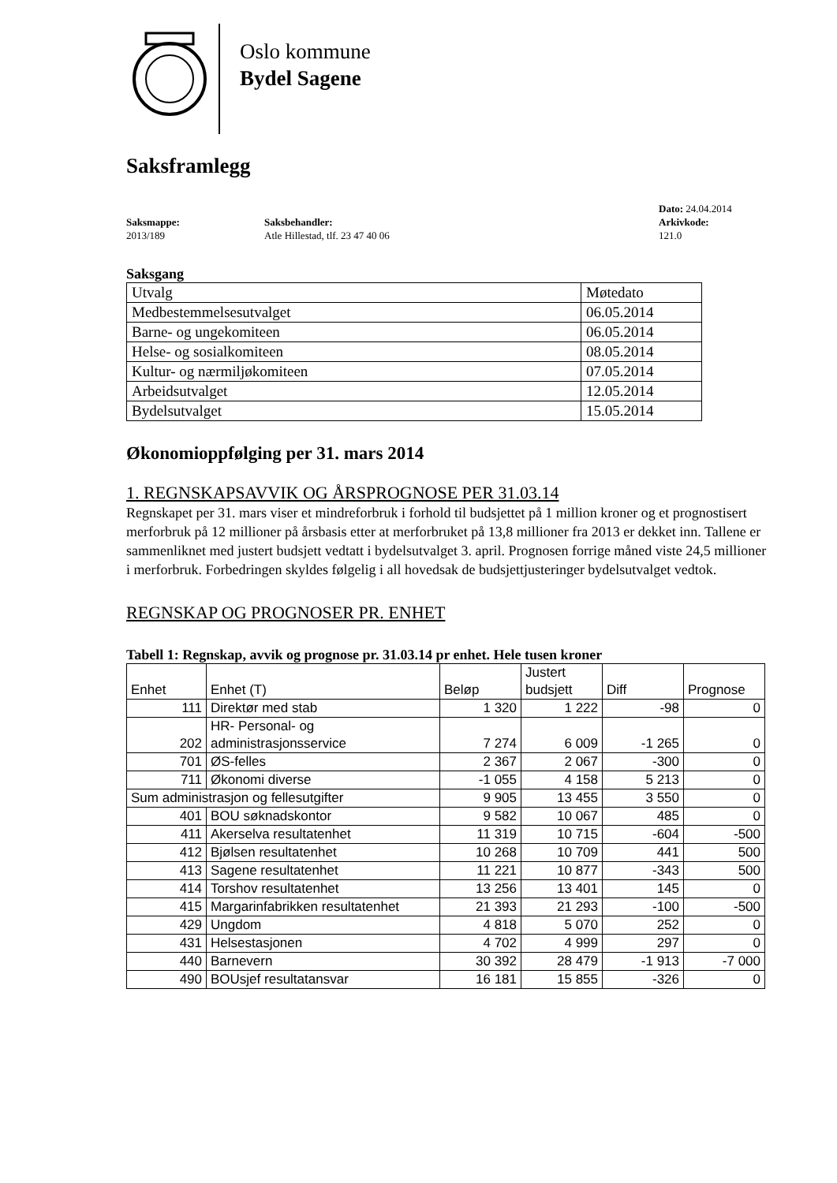Oslo kommune
Bydel Sagene
Saksframlegg
Saksmappe:
2013/189
Saksbehandler:
Atle Hillestad, tlf. 23 47 40 06
Dato: 24.04.2014
Arkivkode:
121.0
Saksgang
| Utvalg | Møtedato |
| Medbestemmelsesutvalget | 06.05.2014 |
| Barne- og ungekomiteen | 06.05.2014 |
| Helse- og sosialkomiteen | 08.05.2014 |
| Kultur- og nærmiljøkomiteen | 07.05.2014 |
| Arbeidsutvalget | 12.05.2014 |
| Bydelsutvalget | 15.05.2014 |
Økonomioppfølging per 31. mars 2014
1. REGNSKAPSAVVIK OG ÅRSPROGNOSE PER 31.03.14
Regnskapet per 31. mars viser et mindreforbruk i forhold til budsjettet på 1 million kroner og et prognostisert merforbruk på 12 millioner på årsbasis etter at merforbruket på 13,8 millioner fra 2013 er dekket inn. Tallene er sammenliknet med justert budsjett vedtatt i bydelsutvalget 3. april. Prognosen forrige måned viste 24,5 millioner i merforbruk. Forbedringen skyldes følgelig i all hovedsak de budsjettjusteringer bydelsutvalget vedtok.
REGNSKAP OG PROGNOSER PR. ENHET
Tabell 1: Regnskap, avvik og prognose pr. 31.03.14 pr enhet. Hele tusen kroner
| Enhet | Enhet (T) | Beløp | Justert budsjett | Diff | Prognose |
| --- | --- | --- | --- | --- | --- |
| 111 | Direktør med stab | 1 320 | 1 222 | -98 | 0 |
| 202 | HR- Personal- og administrasjonsservice | 7 274 | 6 009 | -1 265 | 0 |
| 701 | ØS-felles | 2 367 | 2 067 | -300 | 0 |
| 711 | Økonomi diverse | -1 055 | 4 158 | 5 213 | 0 |
| Sum administrasjon og fellesutgifter | | 9 905 | 13 455 | 3 550 | 0 |
| 401 | BOU søknadskontor | 9 582 | 10 067 | 485 | 0 |
| 411 | Akerselva resultatenhet | 11 319 | 10 715 | -604 | -500 |
| 412 | Bjølsen resultatenhet | 10 268 | 10 709 | 441 | 500 |
| 413 | Sagene resultatenhet | 11 221 | 10 877 | -343 | 500 |
| 414 | Torshov resultatenhet | 13 256 | 13 401 | 145 | 0 |
| 415 | Margarinfabrikken resultatenhet | 21 393 | 21 293 | -100 | -500 |
| 429 | Ungdom | 4 818 | 5 070 | 252 | 0 |
| 431 | Helsestasjonen | 4 702 | 4 999 | 297 | 0 |
| 440 | Barnevern | 30 392 | 28 479 | -1 913 | -7 000 |
| 490 | BOUsjef resultatansvar | 16 181 | 15 855 | -326 | 0 |